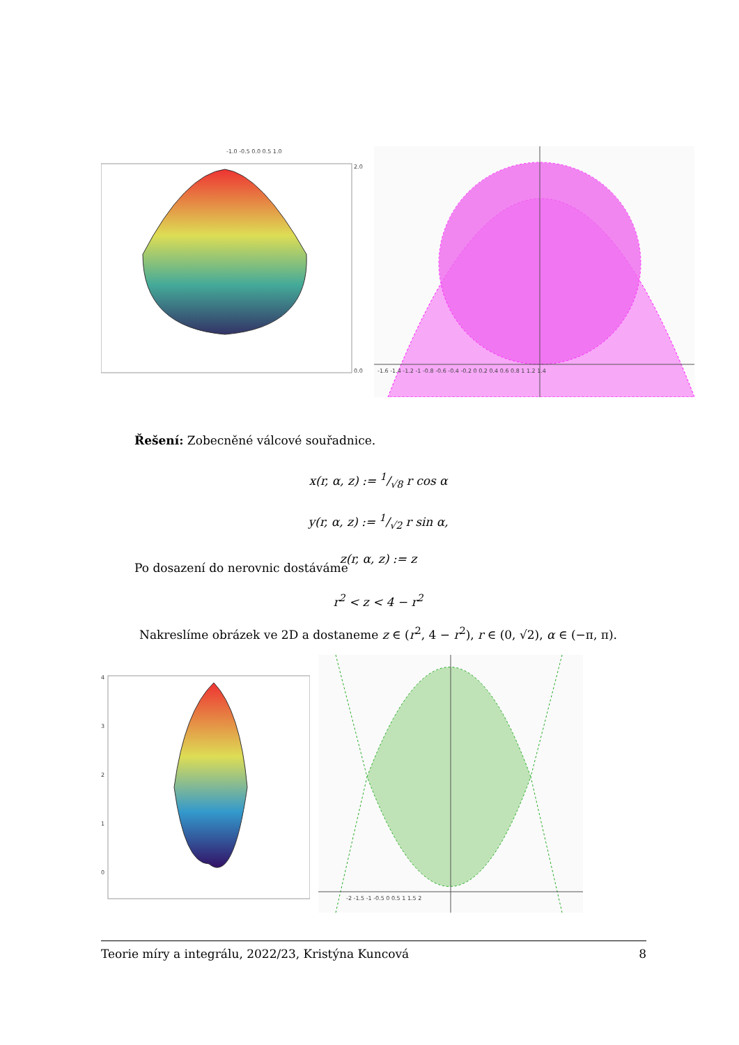-1.0 -0.5 0.0 0.5 1.0
2.0
0.0
-1.6 -1.4 -1.2 -1 -0.8 -0.6 -0.4 -0.2 0 0.2 0.4 0.6 0.8 1 1.2 1.4
Řešení: Zobecněné válcové souřadnice.
x(r, α, z) := 1/√8 r cos α
y(r, α, z) := 1/√2 r sin α,
z(r, α, z) := z
Po dosazení do nerovnic dostáváme
r<sup>2</sup> < z < 4 − r<sup>2</sup>
Nakreslíme obrázek ve 2D a dostaneme z ∈ (r<sup>2</sup>, 4 − r<sup>2</sup>), r ∈ (0, √2), α ∈ (−π, π).
4
3
2
1
0
-2 -1.5 -1 -0.5 0 0.5 1 1.5 2
Teorie míry a integrálu, 2022/23, Kristýna Kuncová 8